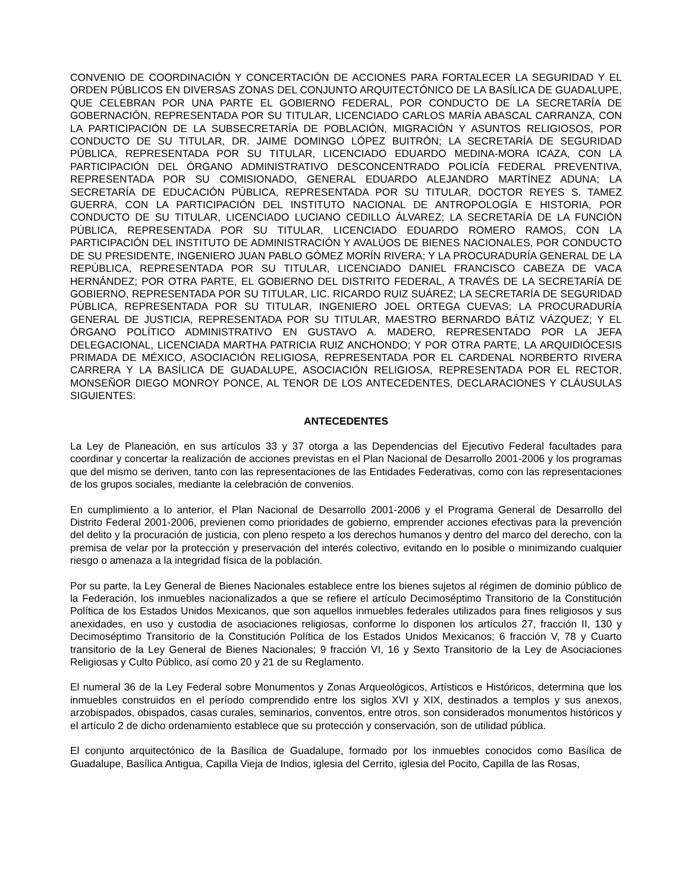CONVENIO DE COORDINACIÓN Y CONCERTACIÓN DE ACCIONES PARA FORTALECER LA SEGURIDAD Y EL ORDEN PÚBLICOS EN DIVERSAS ZONAS DEL CONJUNTO ARQUITECTÓNICO DE LA BASÍLICA DE GUADALUPE, QUE CELEBRAN POR UNA PARTE EL GOBIERNO FEDERAL, POR CONDUCTO DE LA SECRETARÍA DE GOBERNACIÓN, REPRESENTADA POR SU TITULAR, LICENCIADO CARLOS MARÍA ABASCAL CARRANZA, CON LA PARTICIPACIÓN DE LA SUBSECRETARÍA DE POBLACIÓN, MIGRACIÓN Y ASUNTOS RELIGIOSOS, POR CONDUCTO DE SU TITULAR, DR. JAIME DOMINGO LÓPEZ BUITRÓN; LA SECRETARÍA DE SEGURIDAD PÚBLICA, REPRESENTADA POR SU TITULAR, LICENCIADO EDUARDO MEDINA-MORA ICAZA, CON LA PARTICIPACIÓN DEL ÓRGANO ADMINISTRATIVO DESCONCENTRADO POLICÍA FEDERAL PREVENTIVA, REPRESENTADA POR SU COMISIONADO, GENERAL EDUARDO ALEJANDRO MARTÍNEZ ADUNA; LA SECRETARÍA DE EDUCACIÓN PÚBLICA, REPRESENTADA POR SU TITULAR, DOCTOR REYES S. TAMEZ GUERRA, CON LA PARTICIPACIÓN DEL INSTITUTO NACIONAL DE ANTROPOLOGÍA E HISTORIA, POR CONDUCTO DE SU TITULAR, LICENCIADO LUCIANO CEDILLO ÁLVAREZ; LA SECRETARÍA DE LA FUNCIÓN PÚBLICA, REPRESENTADA POR SU TITULAR, LICENCIADO EDUARDO ROMERO RAMOS, CON LA PARTICIPACIÓN DEL INSTITUTO DE ADMINISTRACIÓN Y AVALÚOS DE BIENES NACIONALES, POR CONDUCTO DE SU PRESIDENTE, INGENIERO JUAN PABLO GÓMEZ MORÍN RIVERA; Y LA PROCURADURÍA GENERAL DE LA REPÚBLICA, REPRESENTADA POR SU TITULAR, LICENCIADO DANIEL FRANCISCO CABEZA DE VACA HERNÁNDEZ; POR OTRA PARTE, EL GOBIERNO DEL DISTRITO FEDERAL, A TRAVÉS DE LA SECRETARÍA DE GOBIERNO, REPRESENTADA POR SU TITULAR, LIC. RICARDO RUIZ SUÁREZ; LA SECRETARÍA DE SEGURIDAD PÚBLICA, REPRESENTADA POR SU TITULAR, INGENIERO JOEL ORTEGA CUEVAS; LA PROCURADURÍA GENERAL DE JUSTICIA, REPRESENTADA POR SU TITULAR, MAESTRO BERNARDO BÁTIZ VÁZQUEZ; Y EL ÓRGANO POLÍTICO ADMINISTRATIVO EN GUSTAVO A. MADERO, REPRESENTADO POR LA JEFA DELEGACIONAL, LICENCIADA MARTHA PATRICIA RUIZ ANCHONDO; Y POR OTRA PARTE, LA ARQUIDIÓCESIS PRIMADA DE MÉXICO, ASOCIACIÓN RELIGIOSA, REPRESENTADA POR EL CARDENAL NORBERTO RIVERA CARRERA Y LA BASÍLICA DE GUADALUPE, ASOCIACIÓN RELIGIOSA, REPRESENTADA POR EL RECTOR, MONSEÑOR DIEGO MONROY PONCE, AL TENOR DE LOS ANTECEDENTES, DECLARACIONES Y CLÁUSULAS SIGUIENTES:
ANTECEDENTES
La Ley de Planeación, en sus artículos 33 y 37 otorga a las Dependencias del Ejecutivo Federal facultades para coordinar y concertar la realización de acciones previstas en el Plan Nacional de Desarrollo 2001-2006 y los programas que del mismo se deriven, tanto con las representaciones de las Entidades Federativas, como con las representaciones de los grupos sociales, mediante la celebración de convenios.
En cumplimiento a lo anterior, el Plan Nacional de Desarrollo 2001-2006 y el Programa General de Desarrollo del Distrito Federal 2001-2006, previenen como prioridades de gobierno, emprender acciones efectivas para la prevención del delito y la procuración de justicia, con pleno respeto a los derechos humanos y dentro del marco del derecho, con la premisa de velar por la protección y preservación del interés colectivo, evitando en lo posible o minimizando cualquier riesgo o amenaza a la integridad física de la población.
Por su parte, la Ley General de Bienes Nacionales establece entre los bienes sujetos al régimen de dominio público de la Federación, los inmuebles nacionalizados a que se refiere el artículo Decimoséptimo Transitorio de la Constitución Política de los Estados Unidos Mexicanos, que son aquellos inmuebles federales utilizados para fines religiosos y sus anexidades, en uso y custodia de asociaciones religiosas, conforme lo disponen los artículos 27, fracción II, 130 y Decimoséptimo Transitorio de la Constitución Política de los Estados Unidos Mexicanos; 6 fracción V, 78 y Cuarto transitorio de la Ley General de Bienes Nacionales; 9 fracción VI, 16 y Sexto Transitorio de la Ley de Asociaciones Religiosas y Culto Público, así como 20 y 21 de su Reglamento.
El numeral 36 de la Ley Federal sobre Monumentos y Zonas Arqueológicos, Artísticos e Históricos, determina que los inmuebles construidos en el período comprendido entre los siglos XVI y XIX, destinados a templos y sus anexos, arzobispados, obispados, casas curales, seminarios, conventos, entre otros, son considerados monumentos históricos y el artículo 2 de dicho ordenamiento establece que su protección y conservación, son de utilidad pública.
El conjunto arquitectónico de la Basílica de Guadalupe, formado por los inmuebles conocidos como Basílica de Guadalupe, Basílica Antigua, Capilla Vieja de Indios, iglesia del Cerrito, iglesia del Pocito, Capilla de las Rosas,